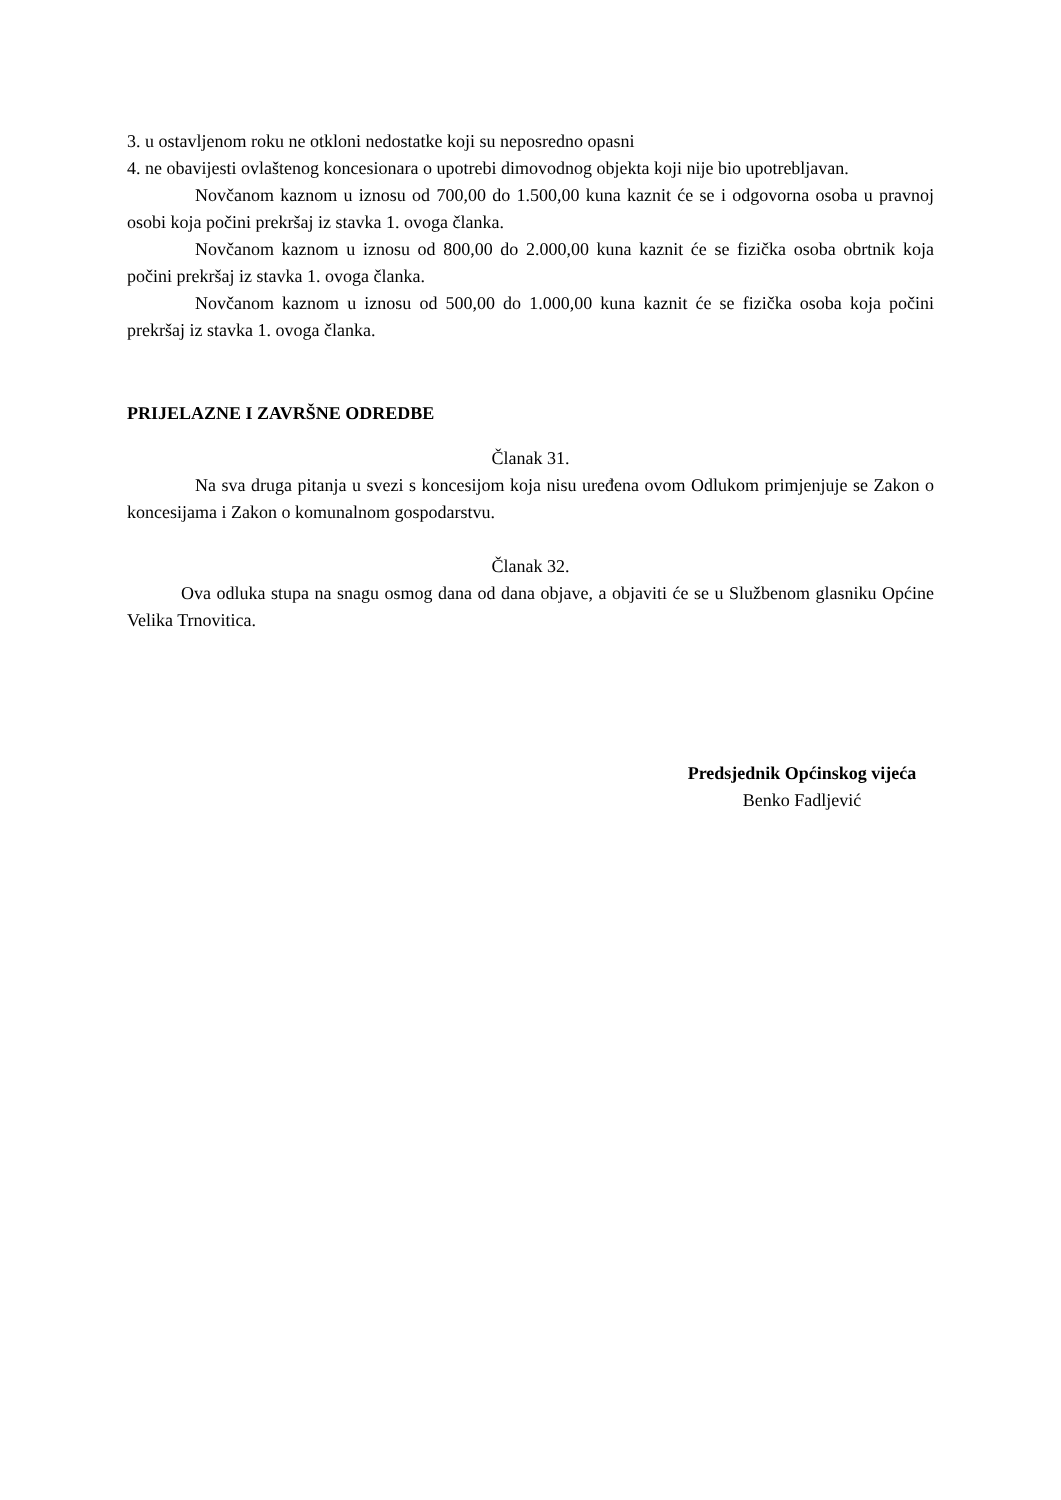3. u ostavljenom roku ne otkloni nedostatke koji su neposredno opasni
4. ne obavijesti ovlaštenog koncesionara o upotrebi dimovodnog objekta koji nije bio upotrebljavan.
Novčanom kaznom u iznosu od 700,00 do 1.500,00 kuna kaznit će se i odgovorna osoba u pravnoj osobi koja počini prekršaj iz stavka 1. ovoga članka.
Novčanom kaznom u iznosu od 800,00 do 2.000,00 kuna kaznit će se fizička osoba obrtnik koja počini prekršaj iz stavka 1. ovoga članka.
Novčanom kaznom u iznosu od 500,00 do 1.000,00 kuna kaznit će se fizička osoba koja počini prekršaj iz stavka 1. ovoga članka.
PRIJELAZNE I ZAVRŠNE ODREDBE
Članak 31.
Na sva druga pitanja u svezi s koncesijom koja nisu uređena ovom Odlukom primjenjuje se Zakon o koncesijama i Zakon o komunalnom gospodarstvu.
Članak 32.
Ova odluka stupa na snagu osmog dana od dana objave, a objaviti će se u Službenom glasniku Općine Velika Trnovitica.
Predsjednik Općinskog vijeća
Benko Fadljević